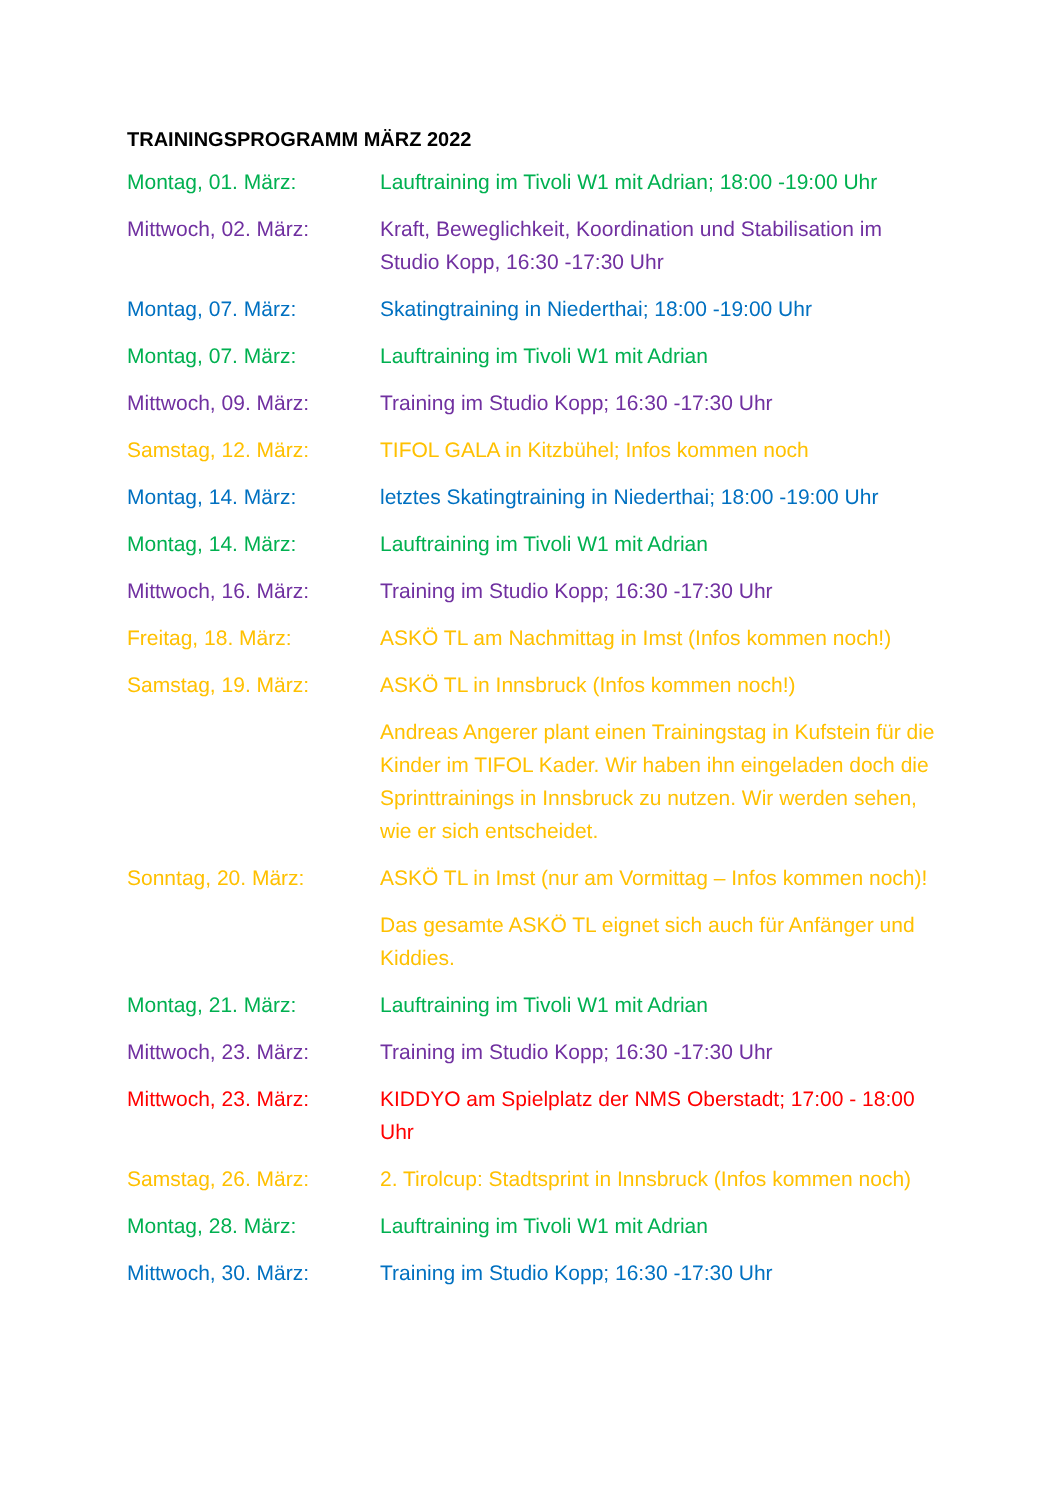TRAININGSPROGRAMM MÄRZ 2022
Montag, 01. März: Lauftraining im Tivoli W1 mit Adrian; 18:00 -19:00 Uhr
Mittwoch, 02. März: Kraft, Beweglichkeit, Koordination und Stabilisation im Studio Kopp, 16:30 -17:30 Uhr
Montag, 07. März: Skatingtraining in Niederthai; 18:00 -19:00 Uhr
Montag, 07. März: Lauftraining im Tivoli W1 mit Adrian
Mittwoch, 09. März: Training im Studio Kopp; 16:30 -17:30 Uhr
Samstag, 12. März: TIFOL GALA in Kitzbühel; Infos kommen noch
Montag, 14. März: letztes Skatingtraining in Niederthai; 18:00 -19:00 Uhr
Montag, 14. März: Lauftraining im Tivoli W1 mit Adrian
Mittwoch, 16. März: Training im Studio Kopp; 16:30 -17:30 Uhr
Freitag, 18. März: ASKÖ TL am Nachmittag in Imst (Infos kommen noch!)
Samstag, 19. März: ASKÖ TL in Innsbruck (Infos kommen noch!)
Andreas Angerer plant einen Trainingstag in Kufstein für die Kinder im TIFOL Kader. Wir haben ihn eingeladen doch die Sprinttrainings in Innsbruck zu nutzen. Wir werden sehen, wie er sich entscheidet.
Sonntag, 20. März: ASKÖ TL in Imst (nur am Vormittag – Infos kommen noch)!
Das gesamte ASKÖ TL eignet sich auch für Anfänger und Kiddies.
Montag, 21. März: Lauftraining im Tivoli W1 mit Adrian
Mittwoch, 23. März: Training im Studio Kopp; 16:30 -17:30 Uhr
Mittwoch, 23. März: KIDDYO am Spielplatz der NMS Oberstadt; 17:00 - 18:00 Uhr
Samstag, 26. März: 2. Tirolcup: Stadtsprint in Innsbruck (Infos kommen noch)
Montag, 28. März: Lauftraining im Tivoli W1 mit Adrian
Mittwoch, 30. März: Training im Studio Kopp; 16:30 -17:30 Uhr